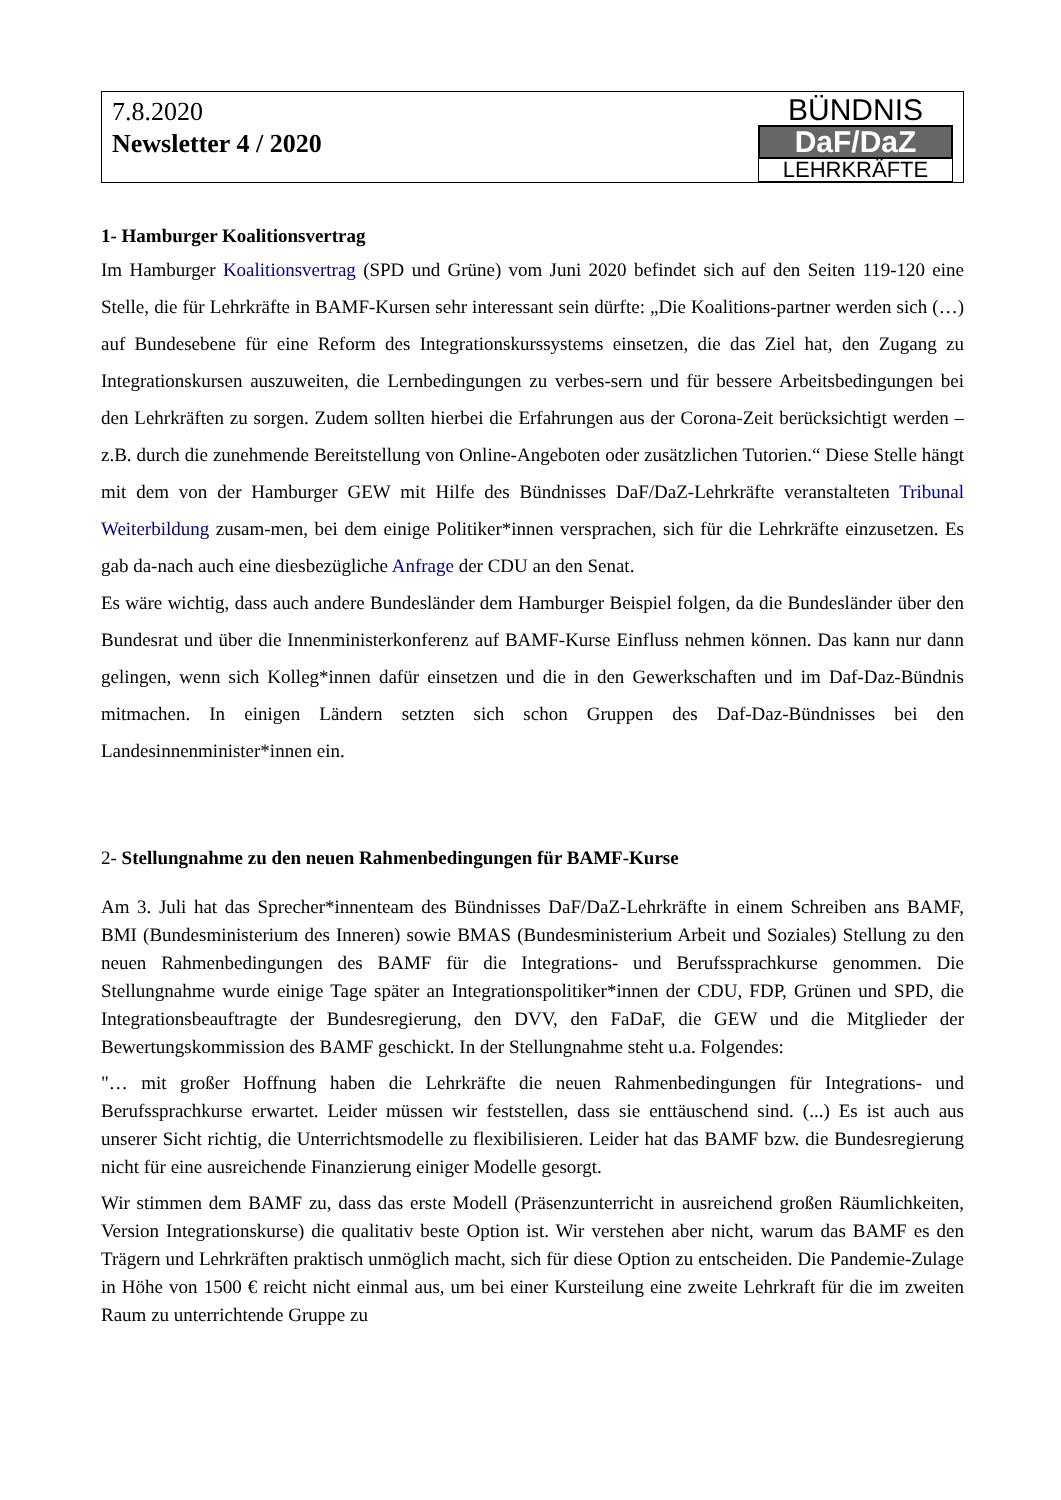7.8.2020
Newsletter 4 / 2020
BÜNDNIS
DaF/DaZ
LEHRKRÄFTE
1- Hamburger Koalitionsvertrag
Im Hamburger Koalitionsvertrag (SPD und Grüne) vom Juni 2020 befindet sich auf den Seiten 119-120 eine Stelle, die für Lehrkräfte in BAMF-Kursen sehr interessant sein dürfte: „Die Koalitions-partner werden sich (…) auf Bundesebene für eine Reform des Integrationskurssystems einsetzen, die das Ziel hat, den Zugang zu Integrationskursen auszuweiten, die Lernbedingungen zu verbes-sern und für bessere Arbeitsbedingungen bei den Lehrkräften zu sorgen. Zudem sollten hierbei die Erfahrungen aus der Corona-Zeit berücksichtigt werden – z.B. durch die zunehmende Bereitstellung von Online-Angeboten oder zusätzlichen Tutorien.“ Diese Stelle hängt mit dem von der Hamburger GEW mit Hilfe des Bündnisses DaF/DaZ-Lehrkräfte veranstalteten Tribunal Weiterbildung zusam-men, bei dem einige Politiker*innen versprachen, sich für die Lehrkräfte einzusetzen. Es gab da-nach auch eine diesbezügliche Anfrage der CDU an den Senat.
Es wäre wichtig, dass auch andere Bundesländer dem Hamburger Beispiel folgen, da die Bundesländer über den Bundesrat und über die Innenministerkonferenz auf BAMF-Kurse Einfluss nehmen können. Das kann nur dann gelingen, wenn sich Kolleg*innen dafür einsetzen und die in den Gewerkschaften und im Daf-Daz-Bündnis mitmachen. In einigen Ländern setzten sich schon Gruppen des Daf-Daz-Bündnisses bei den Landesinnenminister*innen ein.
2- Stellungnahme zu den neuen Rahmenbedingungen für BAMF-Kurse
Am 3. Juli hat das Sprecher*innenteam des Bündnisses DaF/DaZ-Lehrkräfte in einem Schreiben ans BAMF, BMI (Bundesministerium des Inneren) sowie BMAS (Bundesministerium Arbeit und Soziales) Stellung zu den neuen Rahmenbedingungen des BAMF für die Integrations- und Berufssprachkurse genommen. Die Stellungnahme wurde einige Tage später an Integrationspolitiker*innen der CDU, FDP, Grünen und SPD, die Integrationsbeauftragte der Bundesregierung, den DVV, den FaDaF, die GEW und die Mitglieder der Bewertungskommission des BAMF geschickt. In der Stellungnahme steht u.a. Folgendes:
"… mit großer Hoffnung haben die Lehrkräfte die neuen Rahmenbedingungen für Integrations- und Berufssprachkurse erwartet. Leider müssen wir feststellen, dass sie enttäuschend sind. (...) Es ist auch aus unserer Sicht richtig, die Unterrichtsmodelle zu flexibilisieren. Leider hat das BAMF bzw. die Bundesregierung nicht für eine ausreichende Finanzierung einiger Modelle gesorgt.
Wir stimmen dem BAMF zu, dass das erste Modell (Präsenzunterricht in ausreichend großen Räumlichkeiten, Version Integrationskurse) die qualitativ beste Option ist. Wir verstehen aber nicht, warum das BAMF es den Trägern und Lehrkräften praktisch unmöglich macht, sich für diese Option zu entscheiden. Die Pandemie-Zulage in Höhe von 1500 € reicht nicht einmal aus, um bei einer Kursteilung eine zweite Lehrkraft für die im zweiten Raum zu unterrichtende Gruppe zu